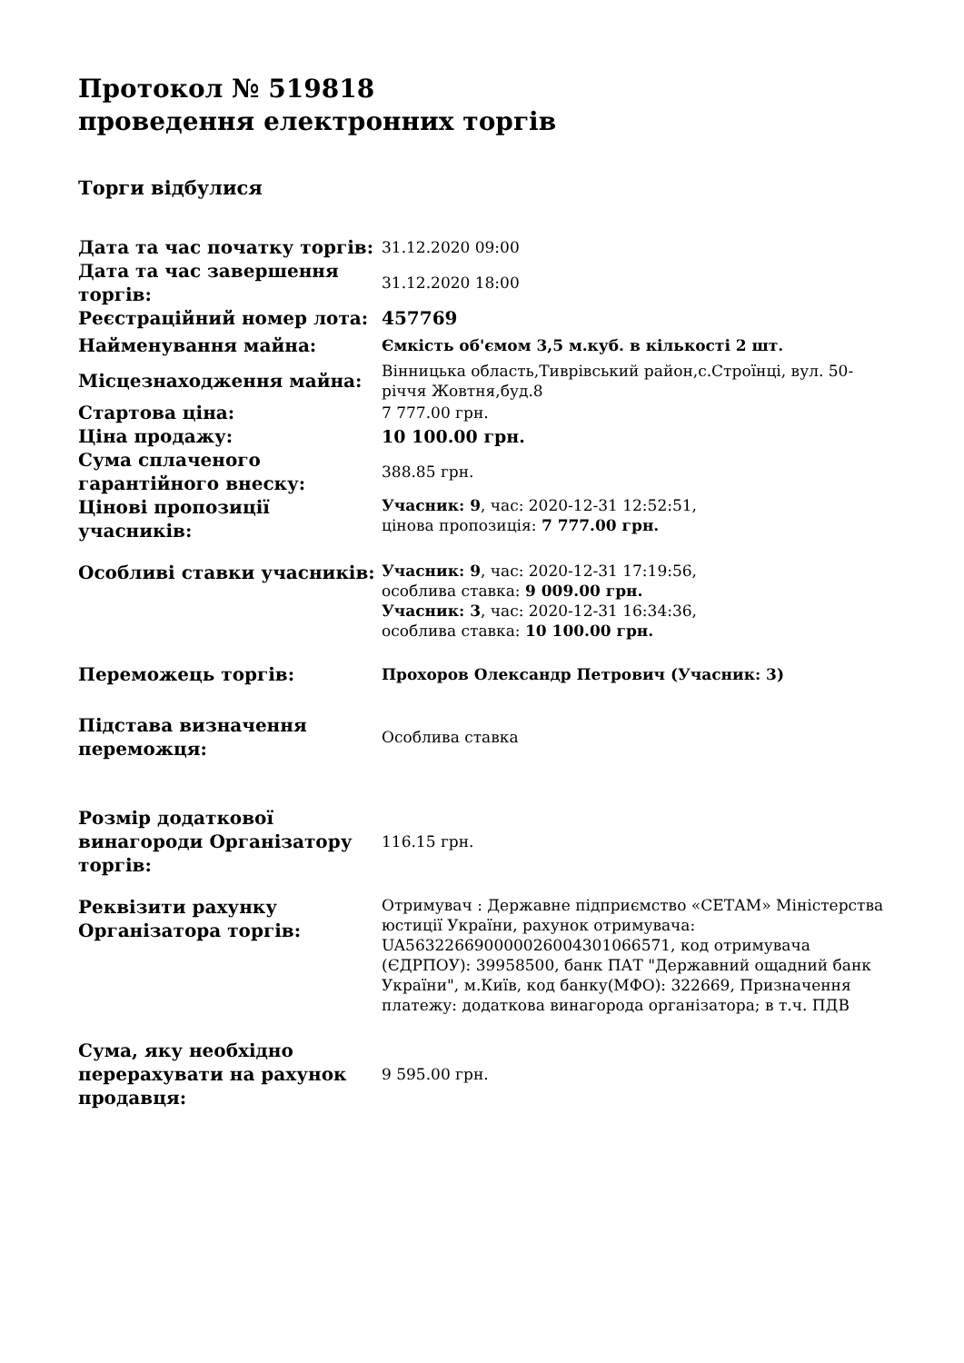Протокол № 519818
проведення електронних торгів
Торги відбулися
| Дата та час початку торгів: | 31.12.2020 09:00 |
| Дата та час завершення торгів: | 31.12.2020 18:00 |
| Реєстраційний номер лота: | 457769 |
| Найменування майна: | Ємкість об'ємом 3,5 м.куб. в кількості 2 шт. |
| Місцезнаходження майна: | Вінницька область,Тиврівський район,с.Строїнці, вул. 50-річчя Жовтня,буд.8 |
| Стартова ціна: | 7 777.00 грн. |
| Ціна продажу: | 10 100.00 грн. |
| Сума сплаченого гарантійного внеску: | 388.85 грн. |
| Цінові пропозиції учасників: | Учасник: 9 , час: 2020-12-31 12:52:51, цінова пропозиція: 7 777.00 грн. |
| Особливі ставки учасників: | Учасник: 9 , час: 2020-12-31 17:19:56, особлива ставка: 9 009.00 грн. Учасник: 3 , час: 2020-12-31 16:34:36, особлива ставка: 10 100.00 грн. |
| Переможець торгів: | Прохоров Олександр Петрович (Учасник: 3) |
| Підстава визначення переможця: | Особлива ставка |
| Розмір додаткової винагороди Організатору торгів: | 116.15 грн. |
| Реквізити рахунку Організатора торгів: | Отримувач : Державне підприємство «СЕТАМ» Міністерства юстиції України, рахунок отримувача: UA563226690000026004301066571, код отримувача (ЄДРПОУ): 39958500, банк ПАТ "Державний ощадний банк України", м.Київ, код банку(МФО): 322669, Призначення платежу: додаткова винагорода організатора; в т.ч. ПДВ |
| Сума, яку необхідно перерахувати на рахунок продавця: | 9 595.00 грн. |